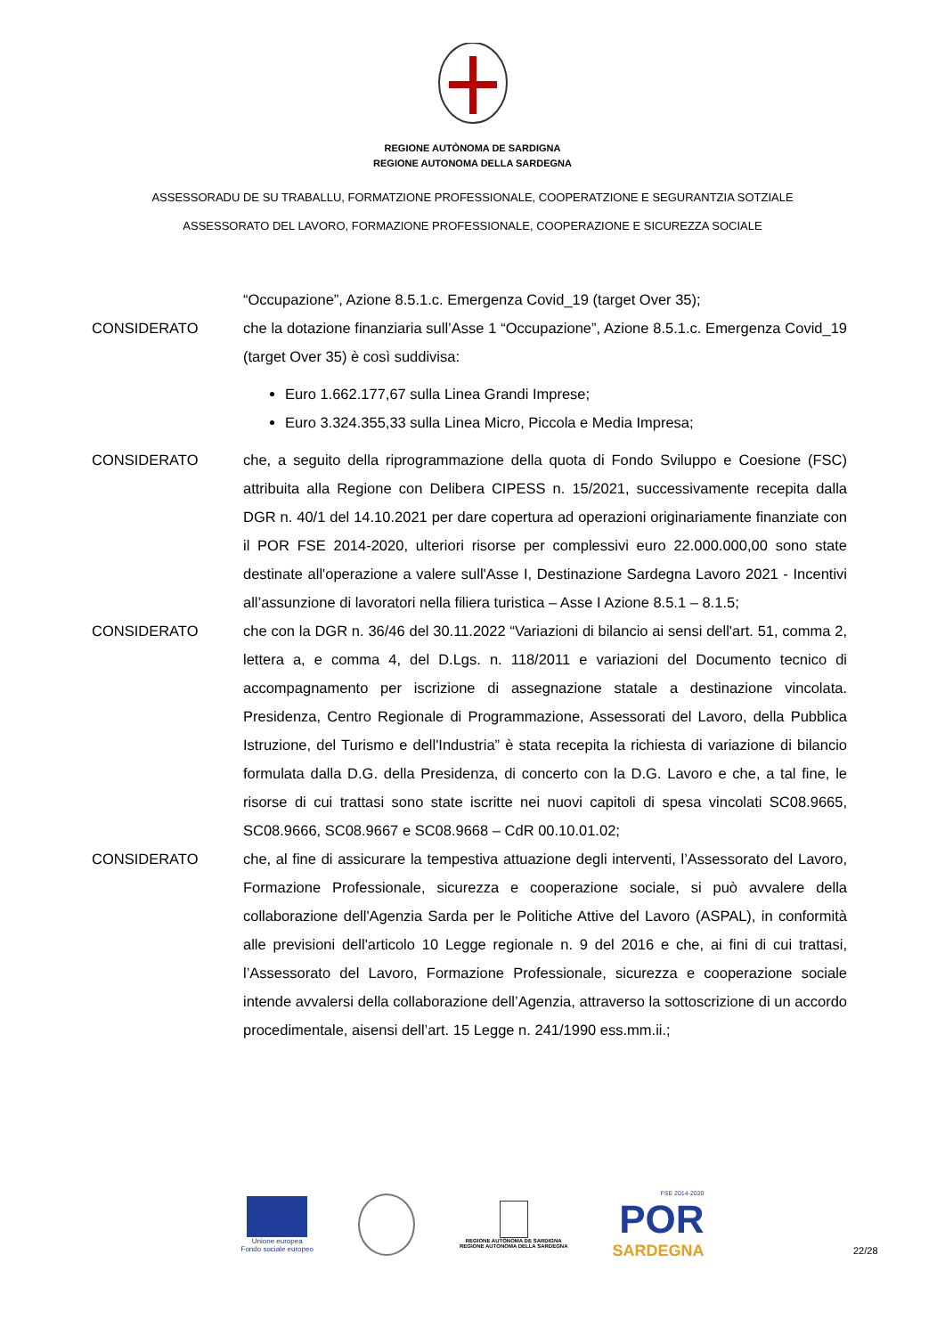REGIONE AUTÒNOMA DE SARDIGNA
REGIONE AUTONOMA DELLA SARDEGNA
ASSESSORADU DE SU TRABALLU, FORMATZIONE PROFESSIONALE, COOPERATZIONE E SEGURANTZIA SOTZIALE
ASSESSORATO DEL LAVORO, FORMAZIONE PROFESSIONALE, COOPERAZIONE E SICUREZZA SOCIALE
“Occupazione”, Azione 8.5.1.c. Emergenza Covid_19 (target Over 35);
CONSIDERATO che la dotazione finanziaria sull’Asse 1 “Occupazione”, Azione 8.5.1.c. Emergenza Covid_19 (target Over 35) è così suddivisa:
Euro 1.662.177,67 sulla Linea Grandi Imprese;
Euro 3.324.355,33 sulla Linea Micro, Piccola e Media Impresa;
CONSIDERATO che, a seguito della riprogrammazione della quota di Fondo Sviluppo e Coesione (FSC) attribuita alla Regione con Delibera CIPESS n. 15/2021, successivamente recepita dalla DGR n. 40/1 del 14.10.2021 per dare copertura ad operazioni originariamente finanziate con il POR FSE 2014-2020, ulteriori risorse per complessivi euro 22.000.000,00 sono state destinate all'operazione a valere sull'Asse I, Destinazione Sardegna Lavoro 2021 - Incentivi all’assunzione di lavoratori nella filiera turistica – Asse I Azione 8.5.1 – 8.1.5;
CONSIDERATO che con la DGR n. 36/46 del 30.11.2022 “Variazioni di bilancio ai sensi dell'art. 51, comma 2, lettera a, e comma 4, del D.Lgs. n. 118/2011 e variazioni del Documento tecnico di accompagnamento per iscrizione di assegnazione statale a destinazione vincolata. Presidenza, Centro Regionale di Programmazione, Assessorati del Lavoro, della Pubblica Istruzione, del Turismo e dell'Industria” è stata recepita la richiesta di variazione di bilancio formulata dalla D.G. della Presidenza, di concerto con la D.G. Lavoro e che, a tal fine, le risorse di cui trattasi sono state iscritte nei nuovi capitoli di spesa vincolati SC08.9665, SC08.9666, SC08.9667 e SC08.9668 – CdR 00.10.01.02;
CONSIDERATO che, al fine di assicurare la tempestiva attuazione degli interventi, l’Assessorato del Lavoro, Formazione Professionale, sicurezza e cooperazione sociale, si può avvalere della collaborazione dell'Agenzia Sarda per le Politiche Attive del Lavoro (ASPAL), in conformità alle previsioni dell'articolo 10 Legge regionale n. 9 del 2016 e che, ai fini di cui trattasi, l’Assessorato del Lavoro, Formazione Professionale, sicurezza e cooperazione sociale intende avvalersi della collaborazione dell’Agenzia, attraverso la sottoscrizione di un accordo procedimentale, aisensi dell’art. 15 Legge n. 241/1990 ess.mm.ii.;
Unione europea
Fondo sociale europeo
REGIONE AUTÒNOMA DE SARDIGNA
REGIONE AUTONOMA DELLA SARDEGNA
FSE 2014-2020
POR
SARDEGNA
22/28